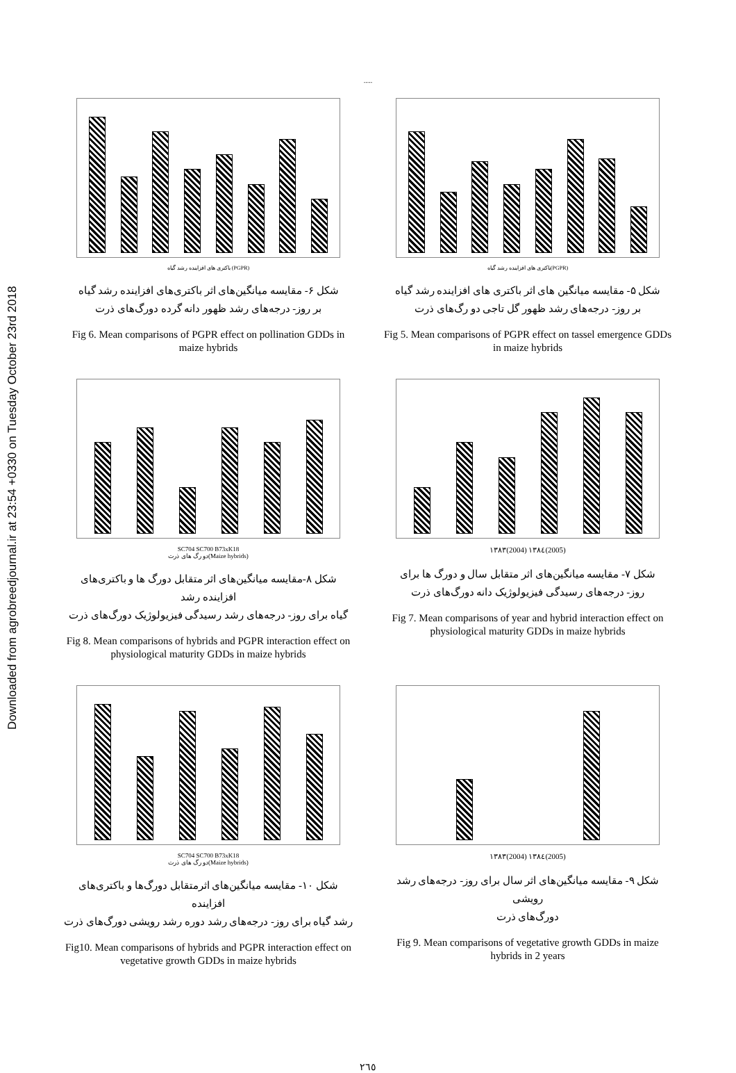Downloaded from agrobreedjournal.ir at 23:54 +0330 on Tuesday October 23rd 2018
.....
باکتری های افزاینده رشد گیاه(PGPR)
شکل ۵- مقایسه میانگین های اثر باکتری های افزاینده رشد گیاه
بر روز- درجه‌های رشد ظهور گل تاجی دو رگ‌های ذرت
Fig 5. Mean comparisons of PGPR effect on tassel emergence GDDs in maize hybrids
باکتری های افزاینده رشد گیاه (PGPR)
شکل ۶- مقایسه میانگین‌های اثر باکتری‌های افزاینده رشد گیاه
بر روز- درجه‌های رشد ظهور دانه گرده دورگ‌های ذرت
Fig 6. Mean comparisons of PGPR effect on pollination GDDs in maize hybrids
۱۳۸۳(2004) ۱۳۸٤(2005)
شکل ۷- مقایسه میانگین‌های اثر متقابل سال و دورگ ها برای
روز- درجه‌های رسیدگی فیزیولوژیک دانه دورگ‌های ذرت
Fig 7. Mean comparisons of year and hybrid interaction effect on physiological maturity GDDs in maize hybrids
SC704 SC700 B73xK18
دو رگ های ذرت(Maize hybrids)
شکل ۸-مقایسه میانگین‌های اثر متقابل دورگ ها و باکتری‌های افزاینده رشد
گیاه برای روز- درجه‌های رشد رسیدگی فیزیولوژیک دورگ‌های ذرت
Fig 8. Mean comparisons of hybrids and PGPR interaction effect on physiological maturity GDDs in maize hybrids
۱۳۸۳(2004) ۱۳۸٤(2005)
شکل ۹- مقایسه میانگین‌های اثر سال برای روز- درجه‌های رشد رویشی
دورگ‌های ذرت
Fig 9. Mean comparisons of vegetative growth GDDs in maize hybrids in 2 years
SC704 SC700 B73xK18
دو رگ های ذرت(Maize hybrids)
شکل ۱۰- مقایسه میانگین‌های اثرمتقابل دورگ‌ها و باکتری‌های افزاینده
رشد گیاه برای روز- درجه‌های رشد دوره رشد رویشی دورگ‌های ذرت
Fig10. Mean comparisons of hybrids and PGPR interaction effect on vegetative growth GDDs in maize hybrids
۲٦٥